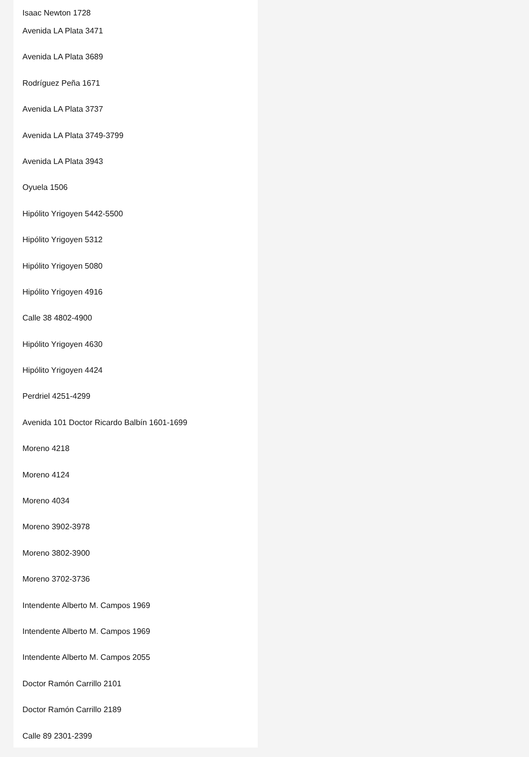Isaac Newton 1728
Avenida LA Plata 3471
Avenida LA Plata 3689
Rodríguez Peña 1671
Avenida LA Plata 3737
Avenida LA Plata 3749-3799
Avenida LA Plata 3943
Oyuela 1506
Hipólito Yrigoyen 5442-5500
Hipólito Yrigoyen 5312
Hipólito Yrigoyen 5080
Hipólito Yrigoyen 4916
Calle 38 4802-4900
Hipólito Yrigoyen 4630
Hipólito Yrigoyen 4424
Perdriel 4251-4299
Avenida 101 Doctor Ricardo Balbín 1601-1699
Moreno 4218
Moreno 4124
Moreno 4034
Moreno 3902-3978
Moreno 3802-3900
Moreno 3702-3736
Intendente Alberto M. Campos 1969
Intendente Alberto M. Campos 1969
Intendente Alberto M. Campos 2055
Doctor Ramón Carrillo 2101
Doctor Ramón Carrillo 2189
Calle 89 2301-2399